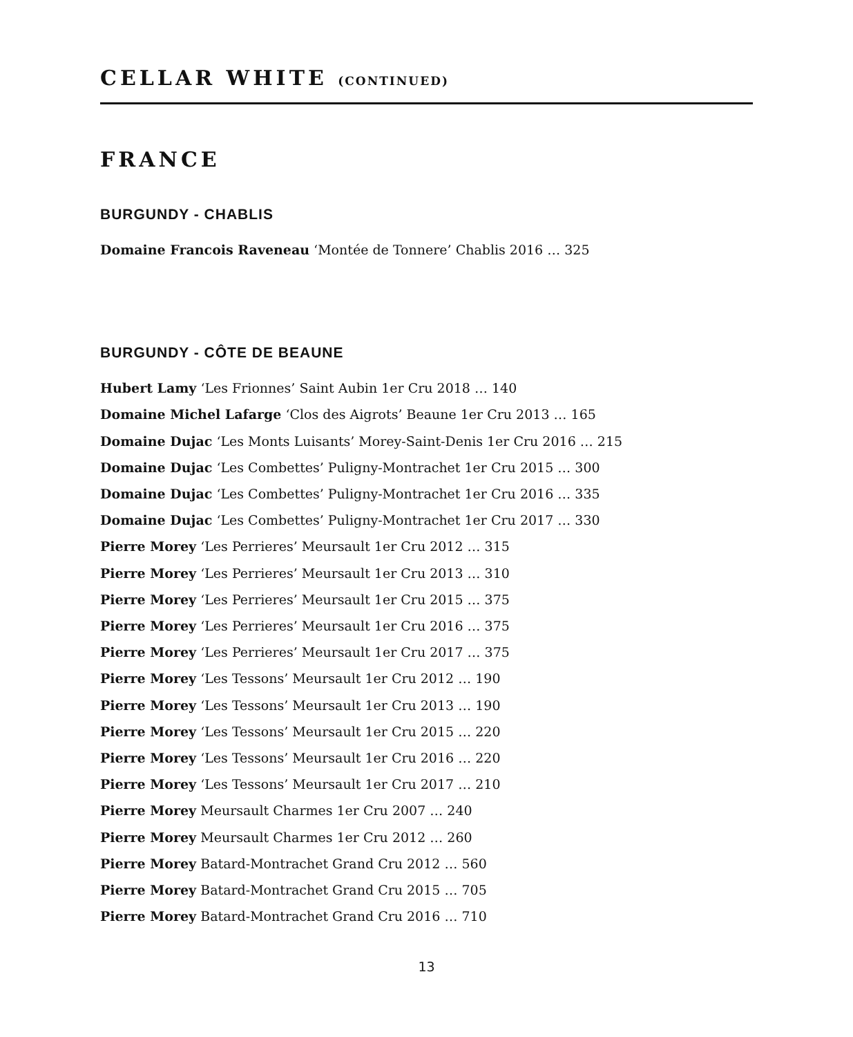CELLAR WHITE (CONTINUED)
FRANCE
BURGUNDY - CHABLIS
Domaine Francois Raveneau ‘Montée de Tonnere’ Chablis 2016 … 325
BURGUNDY - CÔTE DE BEAUNE
Hubert Lamy ‘Les Frionnes’ Saint Aubin 1er Cru 2018 … 140
Domaine Michel Lafarge ‘Clos des Aigrots’ Beaune 1er Cru 2013 … 165
Domaine Dujac ‘Les Monts Luisants’ Morey-Saint-Denis 1er Cru 2016 … 215
Domaine Dujac ‘Les Combettes’ Puligny-Montrachet 1er Cru 2015 … 300
Domaine Dujac ‘Les Combettes’ Puligny-Montrachet 1er Cru 2016 … 335
Domaine Dujac ‘Les Combettes’ Puligny-Montrachet 1er Cru 2017 … 330
Pierre Morey ‘Les Perrieres’ Meursault 1er Cru 2012 … 315
Pierre Morey ‘Les Perrieres’ Meursault 1er Cru 2013 … 310
Pierre Morey ‘Les Perrieres’ Meursault 1er Cru 2015 … 375
Pierre Morey ‘Les Perrieres’ Meursault 1er Cru 2016 … 375
Pierre Morey ‘Les Perrieres’ Meursault 1er Cru 2017 … 375
Pierre Morey ‘Les Tessons’ Meursault 1er Cru 2012 … 190
Pierre Morey ‘Les Tessons’ Meursault 1er Cru 2013 … 190
Pierre Morey ‘Les Tessons’ Meursault 1er Cru 2015 … 220
Pierre Morey ‘Les Tessons’ Meursault 1er Cru 2016 … 220
Pierre Morey ‘Les Tessons’ Meursault 1er Cru 2017 … 210
Pierre Morey Meursault Charmes 1er Cru 2007 … 240
Pierre Morey Meursault Charmes 1er Cru 2012 … 260
Pierre Morey Batard-Montrachet Grand Cru 2012 … 560
Pierre Morey Batard-Montrachet Grand Cru 2015 … 705
Pierre Morey Batard-Montrachet Grand Cru 2016 … 710
13